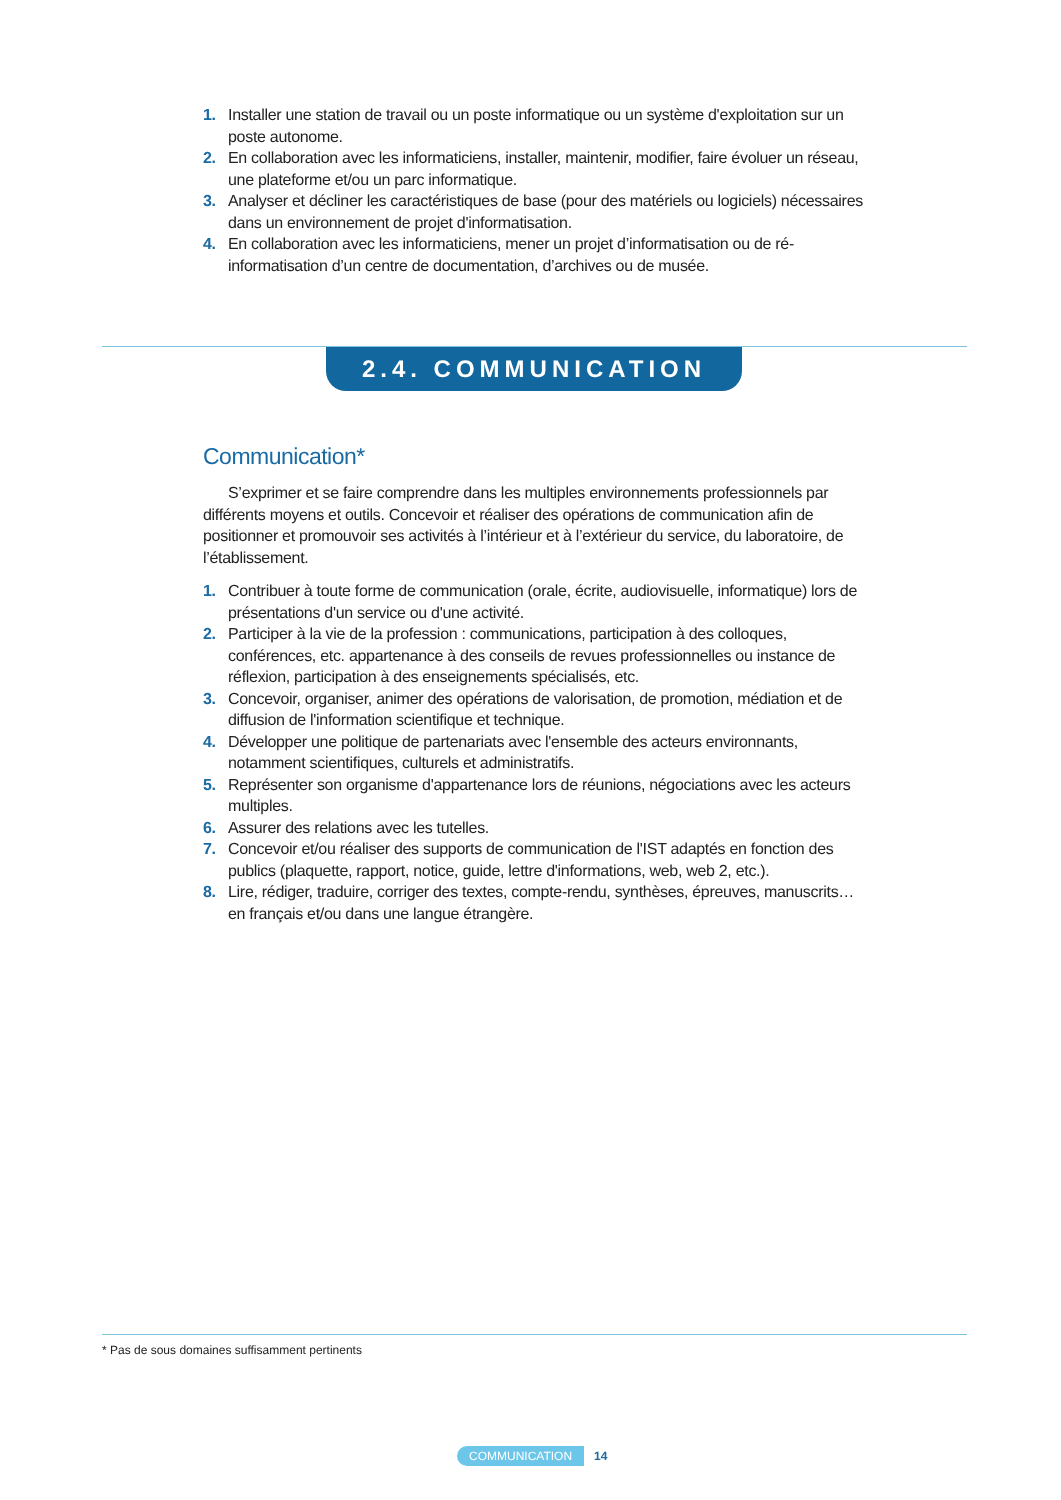1. Installer une station de travail ou un poste informatique ou un système d'exploitation sur un poste autonome.
2. En collaboration avec les informaticiens, installer, maintenir, modifier, faire évoluer un réseau, une plateforme et/ou un parc informatique.
3. Analyser et décliner les caractéristiques de base (pour des matériels ou logiciels) nécessaires dans un environnement de projet d'informatisation.
4. En collaboration avec les informaticiens, mener un projet d’informatisation ou de ré-informatisation d’un centre de documentation, d’archives ou de musée.
2.4. COMMUNICATION
Communication*
S’exprimer et se faire comprendre dans les multiples environnements professionnels par différents moyens et outils. Concevoir et réaliser des opérations de communication afin de positionner et promouvoir ses activités à l’intérieur et à l’extérieur du service, du laboratoire, de l’établissement.
1. Contribuer à toute forme de communication (orale, écrite, audiovisuelle, informatique) lors de présentations d'un service ou d'une activité.
2. Participer à la vie de la profession : communications, participation à des colloques, conférences, etc. appartenance à des conseils de revues professionnelles ou instance de réflexion, participation à des enseignements spécialisés, etc.
3. Concevoir, organiser, animer des opérations de valorisation, de promotion, médiation et de diffusion de l'information scientifique et technique.
4. Développer une politique de partenariats avec l'ensemble des acteurs environnants, notamment scientifiques, culturels et administratifs.
5. Représenter son organisme d'appartenance lors de réunions, négociations avec les acteurs multiples.
6. Assurer des relations avec les tutelles.
7. Concevoir et/ou réaliser des supports de communication de l'IST adaptés en fonction des publics (plaquette, rapport, notice, guide, lettre d'informations, web, web 2, etc.).
8. Lire, rédiger, traduire, corriger des textes, compte-rendu, synthèses, épreuves, manuscrits… en français et/ou dans une langue étrangère.
* Pas de sous domaines suffisamment pertinents
COMMUNICATION 14